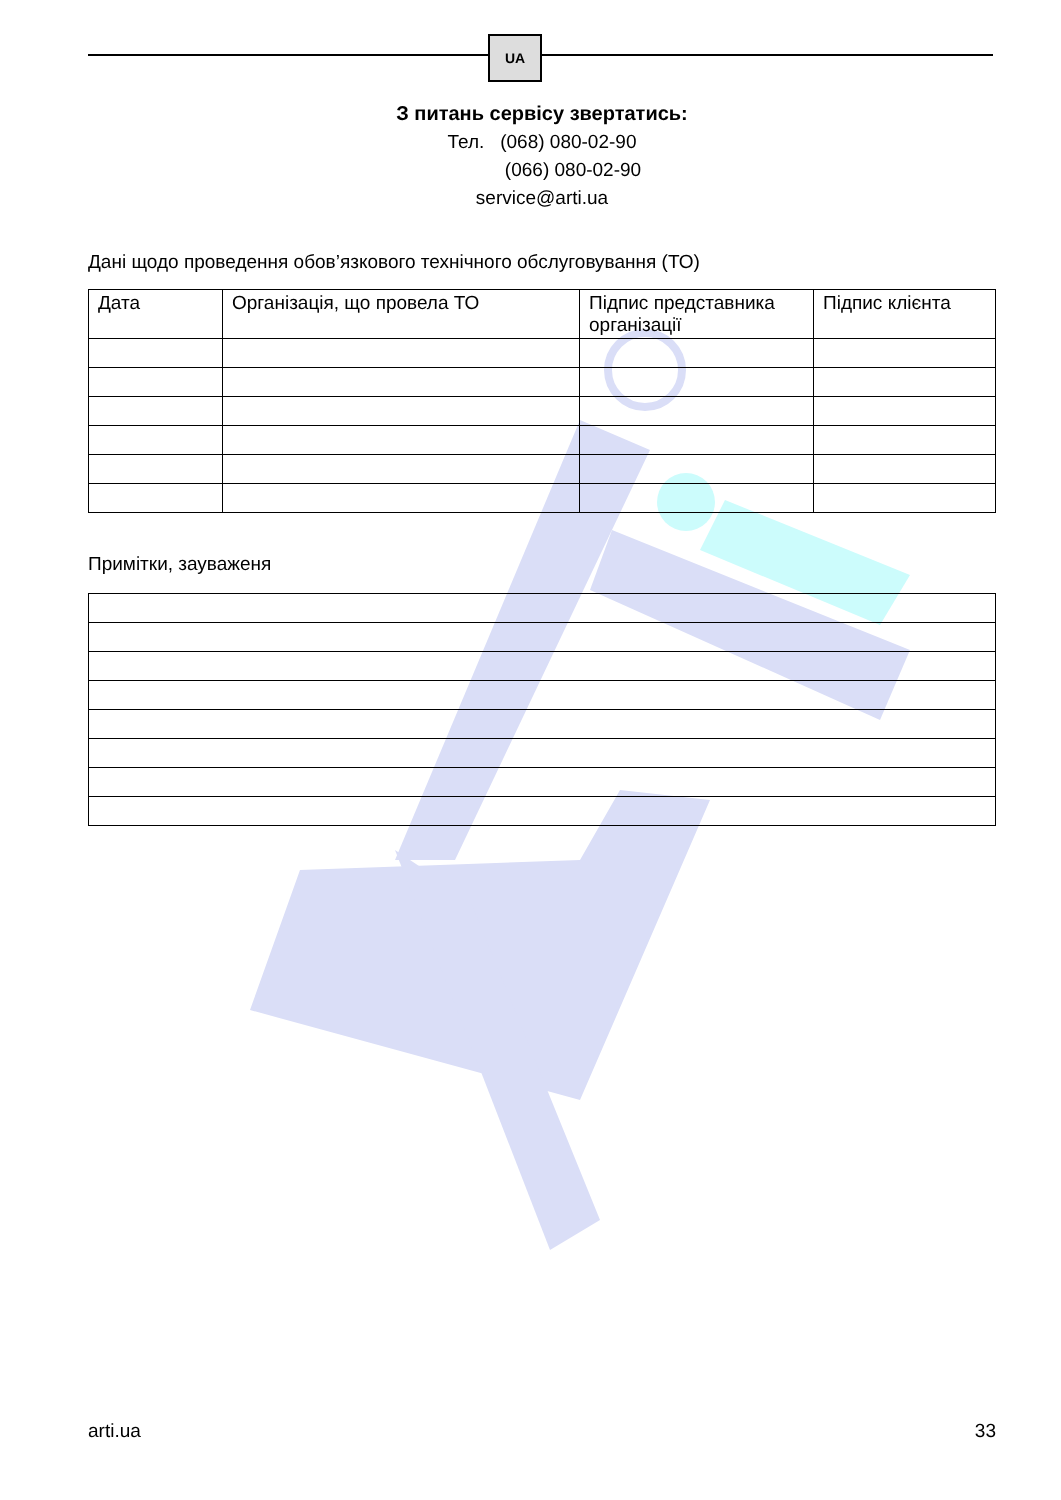UA
З питань сервісу звертатись:
Тел. (068) 080-02-90
(066) 080-02-90
service@arti.ua
Дані щодо проведення обов’язкового технічного обслуговування (ТО)
| Дата | Організація, що провела ТО | Підпис представника організації | Підпис клієнта |
Примітки, зауваженя
arti.ua 33